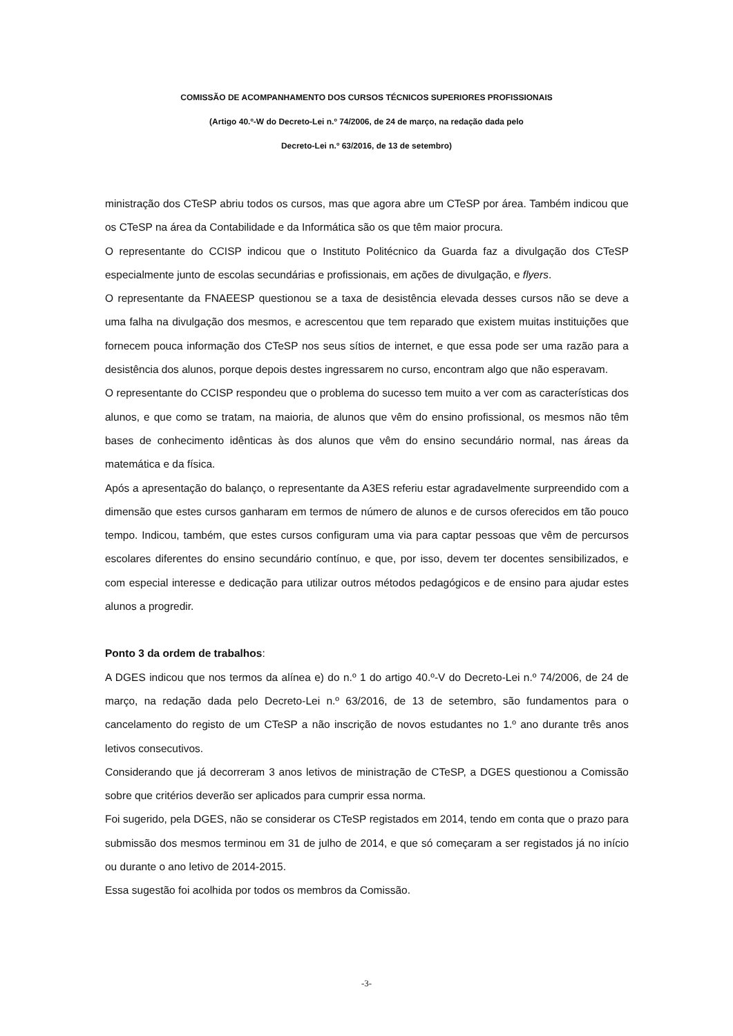COMISSÃO DE ACOMPANHAMENTO DOS CURSOS TÉCNICOS SUPERIORES PROFISSIONAIS
(Artigo 40.º-W do Decreto-Lei n.º 74/2006, de 24 de março, na redação dada pelo
Decreto-Lei n.º 63/2016, de 13 de setembro)
ministração dos CTeSP abriu todos os cursos, mas que agora abre um CTeSP por área. Também indicou que os CTeSP na área da Contabilidade e da Informática são os que têm maior procura.
O representante do CCISP indicou que o Instituto Politécnico da Guarda faz a divulgação dos CTeSP especialmente junto de escolas secundárias e profissionais, em ações de divulgação, e flyers.
O representante da FNAEESP questionou se a taxa de desistência elevada desses cursos não se deve a uma falha na divulgação dos mesmos, e acrescentou que tem reparado que existem muitas instituições que fornecem pouca informação dos CTeSP nos seus sítios de internet, e que essa pode ser uma razão para a desistência dos alunos, porque depois destes ingressarem no curso, encontram algo que não esperavam.
O representante do CCISP respondeu que o problema do sucesso tem muito a ver com as características dos alunos, e que como se tratam, na maioria, de alunos que vêm do ensino profissional, os mesmos não têm bases de conhecimento idênticas às dos alunos que vêm do ensino secundário normal, nas áreas da matemática e da física.
Após a apresentação do balanço, o representante da A3ES referiu estar agradavelmente surpreendido com a dimensão que estes cursos ganharam em termos de número de alunos e de cursos oferecidos em tão pouco tempo. Indicou, também, que estes cursos configuram uma via para captar pessoas que vêm de percursos escolares diferentes do ensino secundário contínuo, e que, por isso, devem ter docentes sensibilizados, e com especial interesse e dedicação para utilizar outros métodos pedagógicos e de ensino para ajudar estes alunos a progredir.
Ponto 3 da ordem de trabalhos:
A DGES indicou que nos termos da alínea e) do n.º 1 do artigo 40.º-V do Decreto-Lei n.º 74/2006, de 24 de março, na redação dada pelo Decreto-Lei n.º 63/2016, de 13 de setembro, são fundamentos para o cancelamento do registo de um CTeSP a não inscrição de novos estudantes no 1.º ano durante três anos letivos consecutivos.
Considerando que já decorreram 3 anos letivos de ministração de CTeSP, a DGES questionou a Comissão sobre que critérios deverão ser aplicados para cumprir essa norma.
Foi sugerido, pela DGES, não se considerar os CTeSP registados em 2014, tendo em conta que o prazo para submissão dos mesmos terminou em 31 de julho de 2014, e que só começaram a ser registados já no início ou durante o ano letivo de 2014-2015.
Essa sugestão foi acolhida por todos os membros da Comissão.
-3-